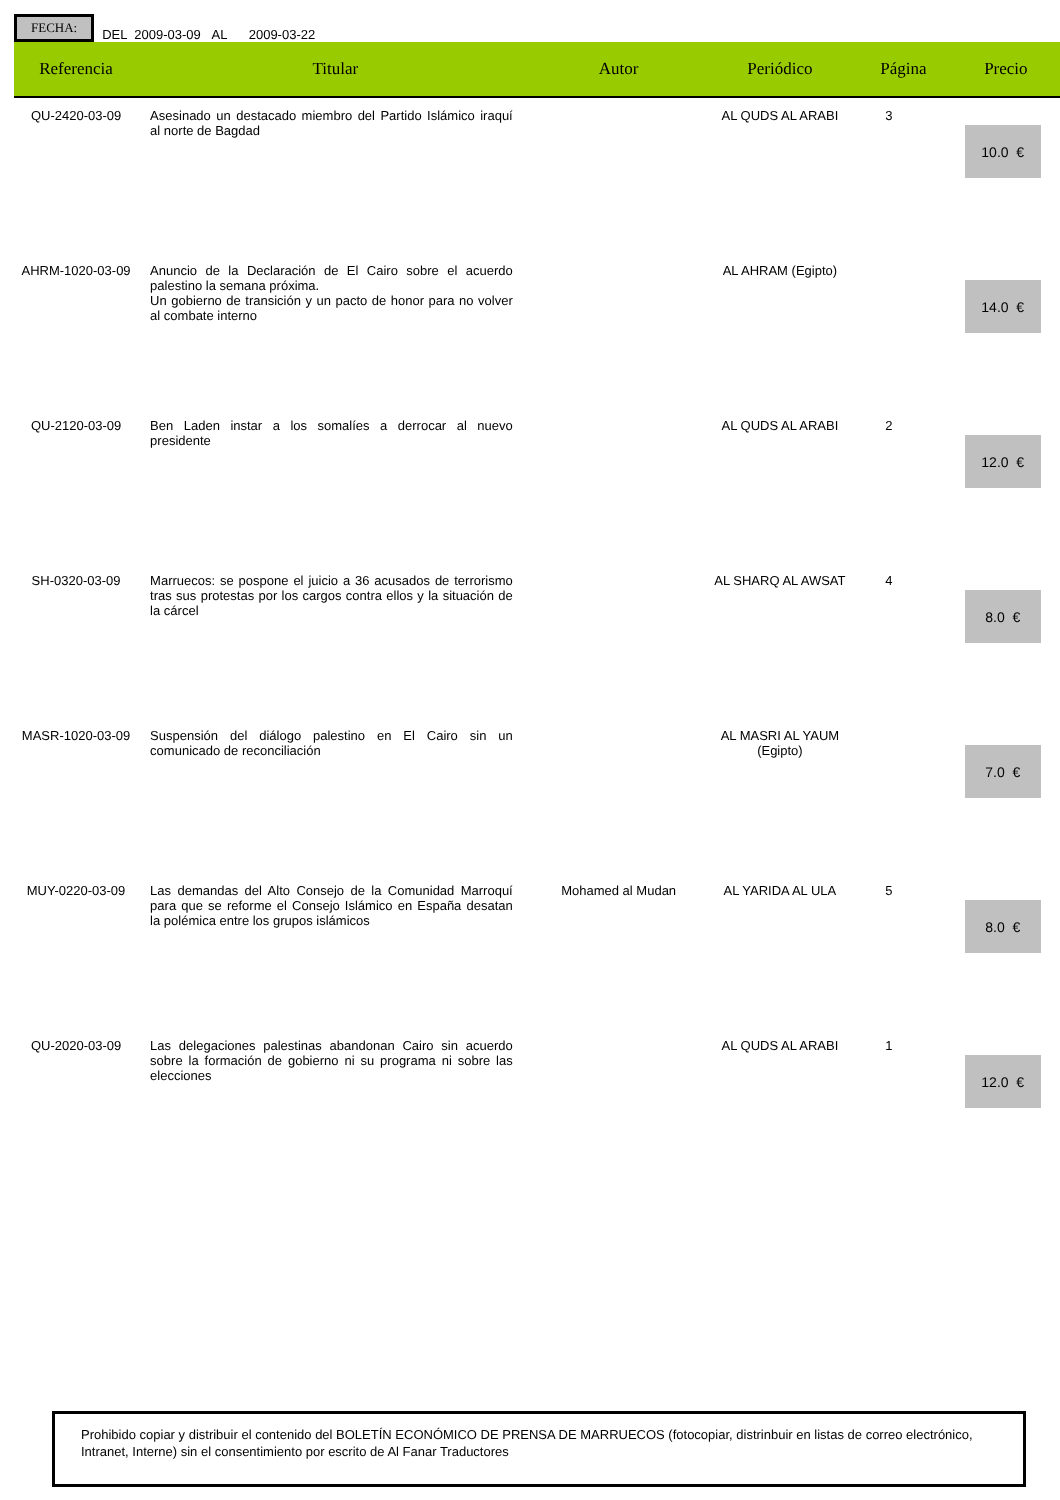FECHA: DEL 2009-03-09 AL 2009-03-22
| Referencia | Titular | Autor | Periódico | Página | Precio |
| --- | --- | --- | --- | --- | --- |
| QU-2420-03-09 | Asesinado un destacado miembro del Partido Islámico iraquí al norte de Bagdad | | AL QUDS AL ARABI | 3 | 10.0 € |
| AHRM-1020-03-09 | Anuncio de la Declaración de El Cairo sobre el acuerdo palestino la semana próxima. Un gobierno de transición y un pacto de honor para no volver al combate interno | | AL AHRAM (Egipto) | | 14.0 € |
| QU-2120-03-09 | Ben Laden instar a los somalíes a derrocar al nuevo presidente | | AL QUDS AL ARABI | 2 | 12.0 € |
| SH-0320-03-09 | Marruecos: se pospone el juicio a 36 acusados de terrorismo tras sus protestas por los cargos contra ellos y la situación de la cárcel | | AL SHARQ AL AWSAT | 4 | 8.0 € |
| MASR-1020-03-09 | Suspensión del diálogo palestino en El Cairo sin un comunicado de reconciliación | | AL MASRI AL YAUM (Egipto) | | 7.0 € |
| MUY-0220-03-09 | Las demandas del Alto Consejo de la Comunidad Marroquí para que se reforme el Consejo Islámico en España desatan la polémica entre los grupos islámicos | Mohamed al Mudan | AL YARIDA AL ULA | 5 | 8.0 € |
| QU-2020-03-09 | Las delegaciones palestinas abandonan Cairo sin acuerdo sobre la formación de gobierno ni su programa ni sobre las elecciones | | AL QUDS AL ARABI | 1 | 12.0 € |
Prohibido copiar y distribuir el contenido del BOLETÍN ECONÓMICO DE PRENSA DE MARRUECOS (fotocopiar, distrinbuir en listas de correo electrónico, Intranet, Interne) sin el consentimiento por escrito de Al Fanar Traductores